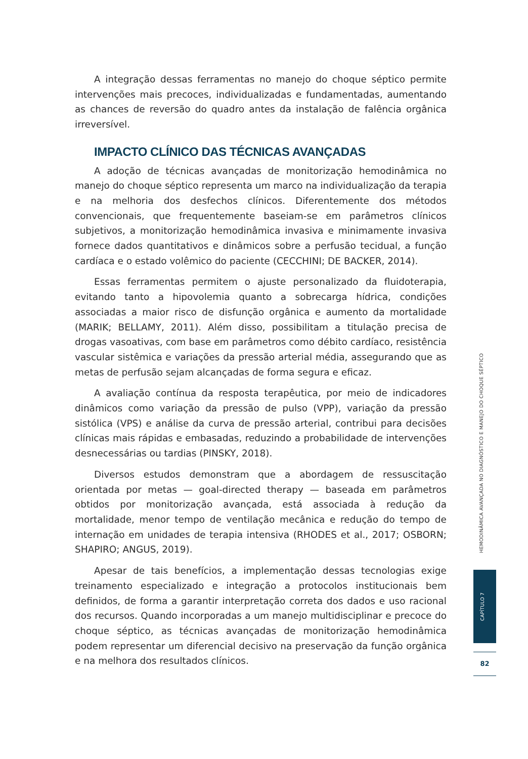A integração dessas ferramentas no manejo do choque séptico permite intervenções mais precoces, individualizadas e fundamentadas, aumentando as chances de reversão do quadro antes da instalação de falência orgânica irreversível.
IMPACTO CLÍNICO DAS TÉCNICAS AVANÇADAS
A adoção de técnicas avançadas de monitorização hemodinâmica no manejo do choque séptico representa um marco na individualização da terapia e na melhoria dos desfechos clínicos. Diferentemente dos métodos convencionais, que frequentemente baseiam-se em parâmetros clínicos subjetivos, a monitorização hemodinâmica invasiva e minimamente invasiva fornece dados quantitativos e dinâmicos sobre a perfusão tecidual, a função cardíaca e o estado volêmico do paciente (CECCHINI; DE BACKER, 2014).
Essas ferramentas permitem o ajuste personalizado da fluidoterapia, evitando tanto a hipovolemia quanto a sobrecarga hídrica, condições associadas a maior risco de disfunção orgânica e aumento da mortalidade (MARIK; BELLAMY, 2011). Além disso, possibilitam a titulação precisa de drogas vasoativas, com base em parâmetros como débito cardíaco, resistência vascular sistêmica e variações da pressão arterial média, assegurando que as metas de perfusão sejam alcançadas de forma segura e eficaz.
A avaliação contínua da resposta terapêutica, por meio de indicadores dinâmicos como variação da pressão de pulso (VPP), variação da pressão sistólica (VPS) e análise da curva de pressão arterial, contribui para decisões clínicas mais rápidas e embasadas, reduzindo a probabilidade de intervenções desnecessárias ou tardias (PINSKY, 2018).
Diversos estudos demonstram que a abordagem de ressuscitação orientada por metas — goal-directed therapy — baseada em parâmetros obtidos por monitorização avançada, está associada à redução da mortalidade, menor tempo de ventilação mecânica e redução do tempo de internação em unidades de terapia intensiva (RHODES et al., 2017; OSBORN; SHAPIRO; ANGUS, 2019).
Apesar de tais benefícios, a implementação dessas tecnologias exige treinamento especializado e integração a protocolos institucionais bem definidos, de forma a garantir interpretação correta dos dados e uso racional dos recursos. Quando incorporadas a um manejo multidisciplinar e precoce do choque séptico, as técnicas avançadas de monitorização hemodinâmica podem representar um diferencial decisivo na preservação da função orgânica e na melhora dos resultados clínicos.
HEMODINÂMICA AVANÇADA NO DIAGNÓSTICO E MANEJO DO CHOQUE SÉPTICO
CAPÍTULO 7
82